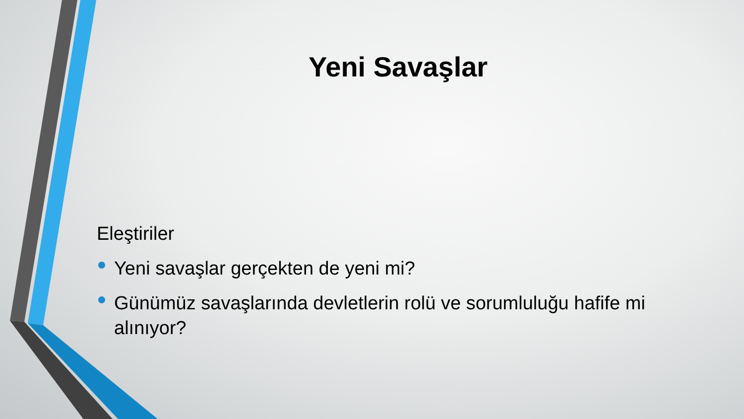Yeni Savaşlar
Eleştiriler
Yeni savaşlar gerçekten de yeni mi?
Günümüz savaşlarında devletlerin rolü ve sorumluluğu hafife mi alınıyor?